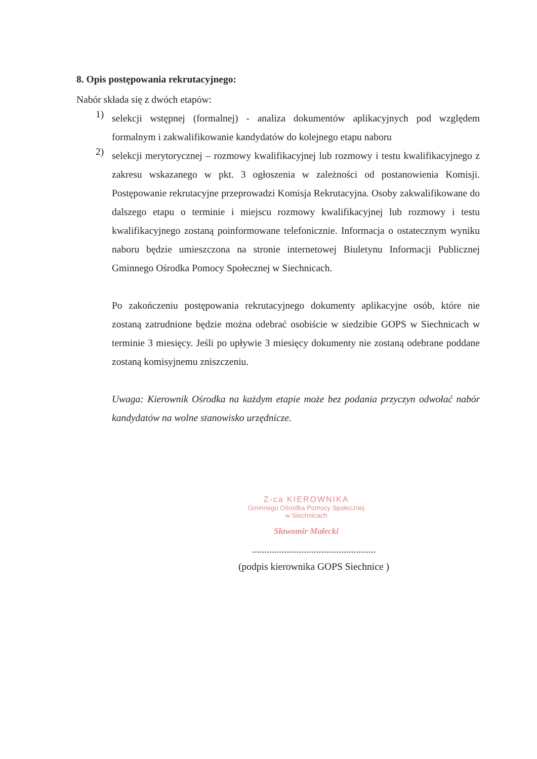8. Opis postępowania rekrutacyjnego:
Nabór składa się z dwóch etapów:
1)
selekcji wstępnej (formalnej) - analiza dokumentów aplikacyjnych pod względem formalnym i zakwalifikowanie kandydatów do kolejnego etapu naboru
2)
selekcji merytorycznej – rozmowy kwalifikacyjnej lub rozmowy i testu kwalifikacyjnego z zakresu wskazanego w pkt. 3 ogłoszenia w zależności od postanowienia Komisji. Postępowanie rekrutacyjne przeprowadzi Komisja Rekrutacyjna. Osoby zakwalifikowane do dalszego etapu o terminie i miejscu rozmowy kwalifikacyjnej lub rozmowy i testu kwalifikacyjnego zostaną poinformowane telefonicznie. Informacja o ostatecznym wyniku naboru będzie umieszczona na stronie internetowej Biuletynu Informacji Publicznej Gminnego Ośrodka Pomocy Społecznej w Siechnicach.
Po zakończeniu postępowania rekrutacyjnego dokumenty aplikacyjne osób, które nie zostaną zatrudnione będzie można odebrać osobiście w siedzibie GOPS w Siechnicach w terminie 3 miesięcy. Jeśli po upływie 3 miesięcy dokumenty nie zostaną odebrane poddane zostaną komisyjnemu zniszczeniu.
Uwaga: Kierownik Ośrodka na każdym etapie może bez podania przyczyn odwołać nabór kandydatów na wolne stanowisko urzędnicze.
Z-ca KIEROWNIKA
Gminnego Ośrodka Pomocy Społecznej
w Siechnicach
Sławomir Małecki
..................................................
(podpis kierownika GOPS Siechnice )